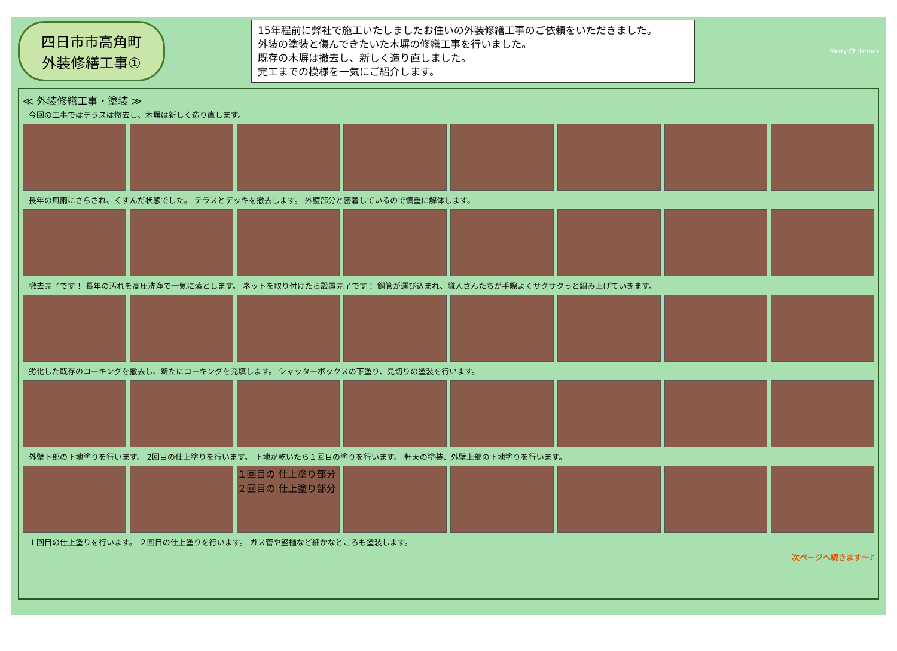四日市市高角町
外装修繕工事①
15年程前に弊社で施工いたしましたお住いの外装修繕工事のご依頼をいただきました。
外装の塗装と傷んできたいた木塀の修繕工事を行いました。
既存の木塀は撤去し、新しく造り直しました。
完工までの模様を一気にご紹介します。
Merry Christmas
≪ 外装修繕工事・塗装 ≫
今回の工事ではテラスは撤去し、木塀は新しく造り直します。
長年の風雨にさらされ、くすんだ状態でした。 テラスとデッキを撤去します。 外壁部分と密着しているので慎重に解体します。
撤去完了です！ 長年の汚れを高圧洗浄で一気に落とします。 ネットを取り付けたら設置完了です！ 鋼管が運び込まれ、職人さんたちが手際よくサクサクっと組み上げていきます。
劣化した既存のコーキングを撤去し、新たにコーキングを充填します。 シャッターボックスの下塗り、見切りの塗装を行います。
外壁下部の下地塗りを行います。 2回目の仕上塗りを行います。 下地が乾いたら１回目の塗りを行います。 軒天の塗装、外壁上部の下地塗りを行います。
１回目の 仕上塗り部分 ２回目の 仕上塗り部分
１回目の仕上塗りを行います。 ２回目の仕上塗りを行います。 ガス管や竪樋など細かなところも塗装します。
次ページへ続きます～♪